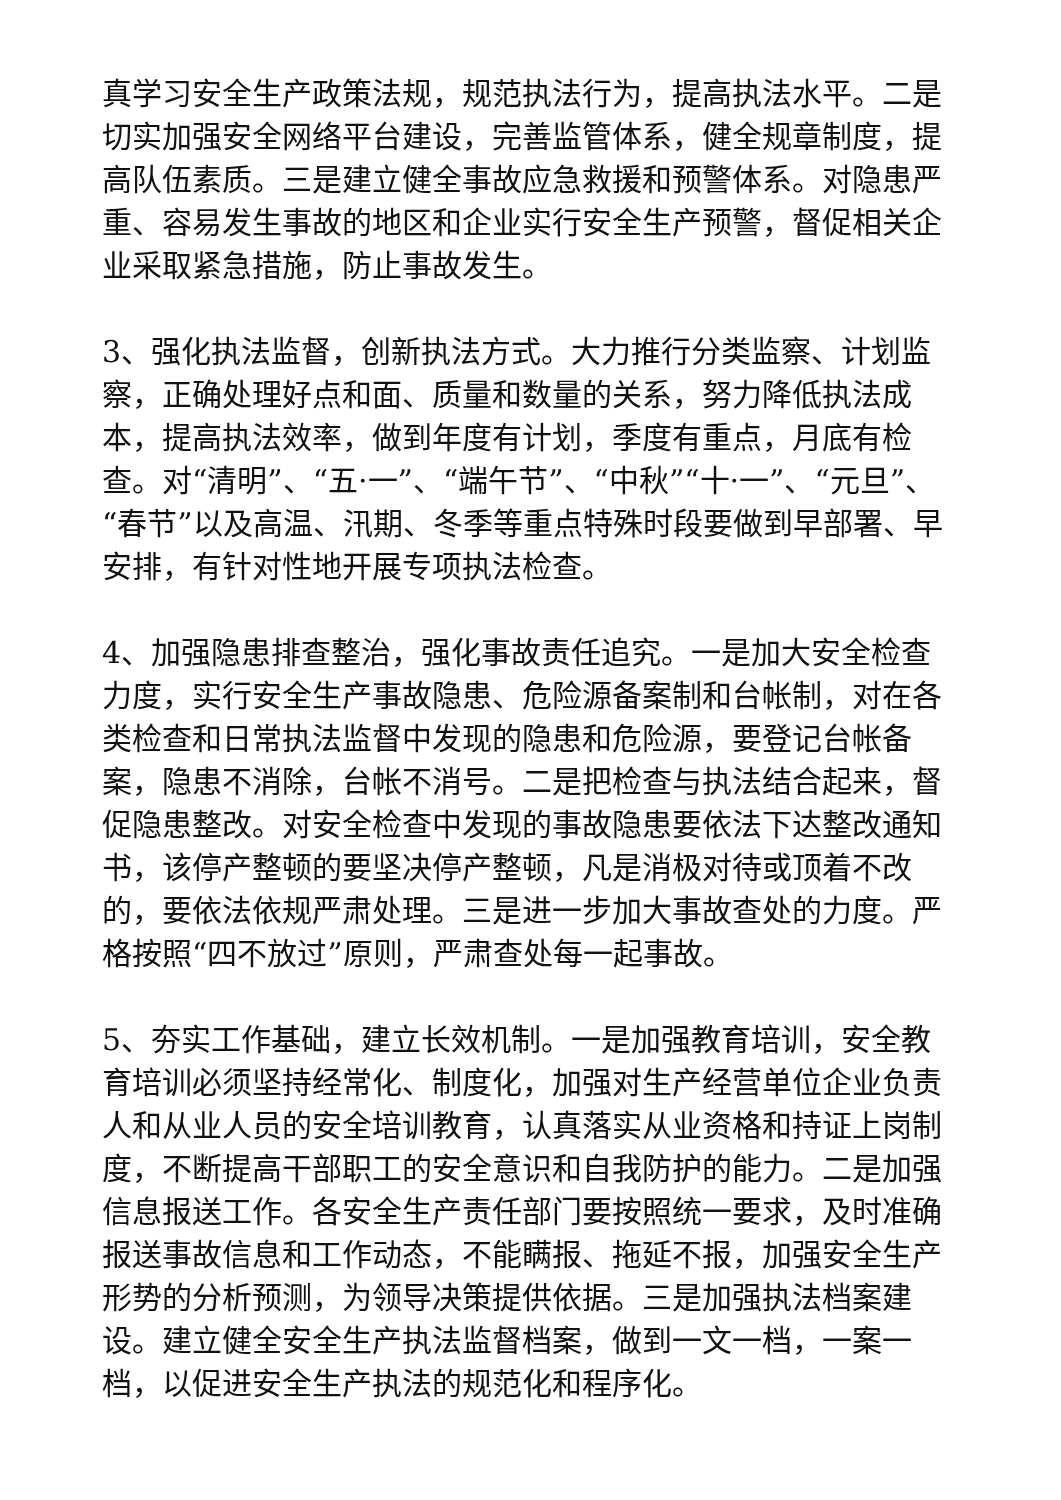真学习安全生产政策法规，规范执法行为，提高执法水平。二是切实加强安全网络平台建设，完善监管体系，健全规章制度，提高队伍素质。三是建立健全事故应急救援和预警体系。对隐患严重、容易发生事故的地区和企业实行安全生产预警，督促相关企业采取紧急措施，防止事故发生。
3、强化执法监督，创新执法方式。大力推行分类监察、计划监察，正确处理好点和面、质量和数量的关系，努力降低执法成本，提高执法效率，做到年度有计划，季度有重点，月底有检查。对“清明”、“五·一”、“端午节”、“中秋”“十·一”、“元旦”、“春节”以及高温、汛期、冬季等重点特殊时段要做到早部署、早安排，有针对性地开展专项执法检查。
4、加强隐患排查整治，强化事故责任追究。一是加大安全检查力度，实行安全生产事故隐患、危险源备案制和台帐制，对在各类检查和日常执法监督中发现的隐患和危险源，要登记台帐备案，隐患不消除，台帐不消号。二是把检查与执法结合起来，督促隐患整改。对安全检查中发现的事故隐患要依法下达整改通知书，该停产整顿的要坚决停产整顿，凡是消极对待或顶着不改的，要依法依规严肃处理。三是进一步加大事故查处的力度。严格按照“四不放过”原则，严肃查处每一起事故。
5、夯实工作基础，建立长效机制。一是加强教育培训，安全教育培训必须坚持经常化、制度化，加强对生产经营单位企业负责人和从业人员的安全培训教育，认真落实从业资格和持证上岗制度，不断提高干部职工的安全意识和自我防护的能力。二是加强信息报送工作。各安全生产责任部门要按照统一要求，及时准确报送事故信息和工作动态，不能瞒报、拖延不报，加强安全生产形势的分析预测，为领导决策提供依据。三是加强执法档案建设。建立健全安全生产执法监督档案，做到一文一档，一案一档，以促进安全生产执法的规范化和程序化。